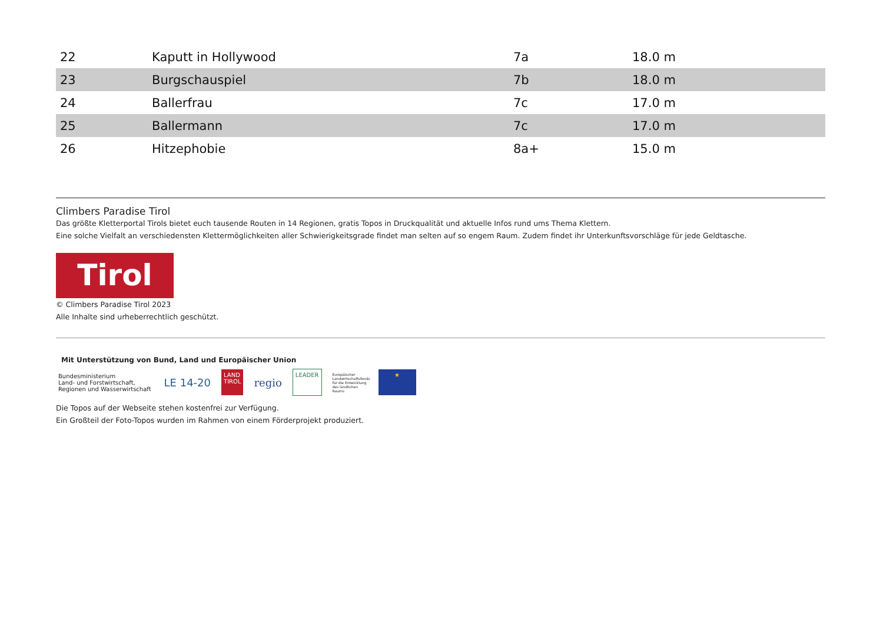| 22 | Kaputt in Hollywood | 7a | 18.0 m |
| 23 | Burgschauspiel | 7b | 18.0 m |
| 24 | Ballerfrau | 7c | 17.0 m |
| 25 | Ballermann | 7c | 17.0 m |
| 26 | Hitzephobie | 8a+ | 15.0 m |
Climbers Paradise Tirol
Das größte Kletterportal Tirols bietet euch tausende Routen in 14 Regionen, gratis Topos in Druckqualität und aktuelle Infos rund ums Thema Klettern.
Eine solche Vielfalt an verschiedensten Klettermöglichkeiten aller Schwierigkeitsgrade findet man selten auf so engem Raum. Zudem findet ihr Unterkunftsvorschläge für jede Geldtasche.
Tirol
© Climbers Paradise Tirol 2023
Alle Inhalte sind urheberrechtlich geschützt.
Mit Unterstützung von Bund, Land und Europäischer Union
Bundesministerium
Land- und Forstwirtschaft,
Regionen und Wasserwirtschaft
LE 14-20
LAND
TIROL
regio
LEADER
Europäischer Landwirtschaftsfonds für die Entwicklung des ländlichen Raums
★
Die Topos auf der Webseite stehen kostenfrei zur Verfügung.
Ein Großteil der Foto-Topos wurden im Rahmen von einem Förderprojekt produziert.